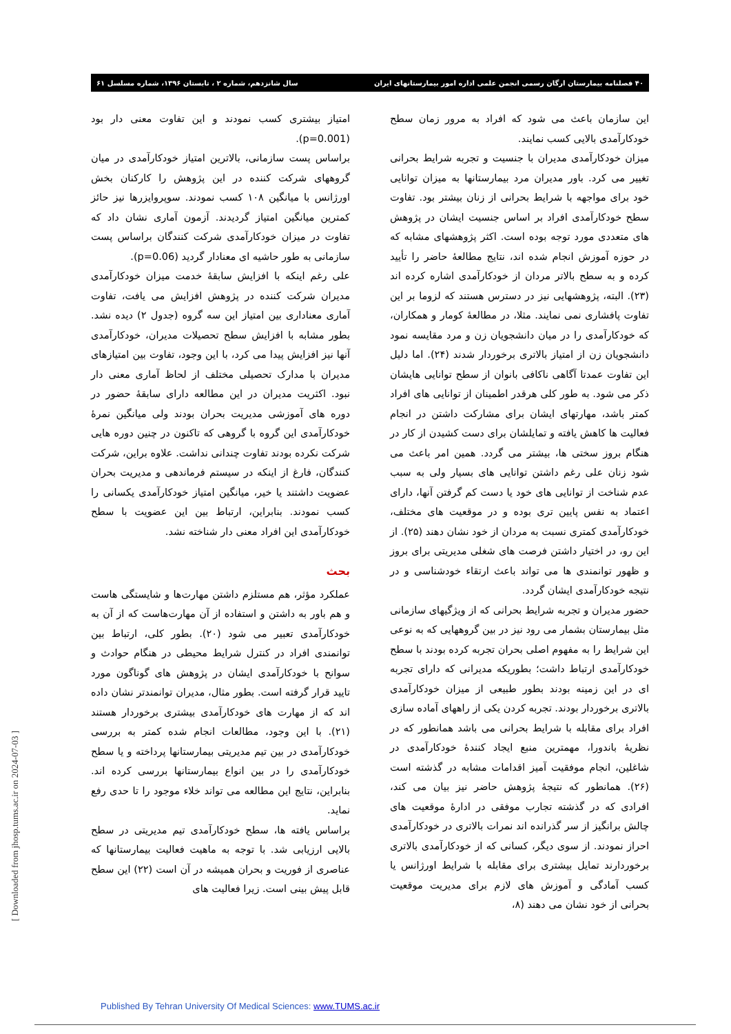۴۰ فصلنامه بیمارستان ارگان رسمی انجمن علمی اداره امور بیمارستانهای ایران سال شانزدهم، شماره ۲ ، تابستان ۱۳۹۶، شماره مسلسل ۶۱
امتیاز بیشتری کسب نمودند و این تفاوت معنی دار بود (p=0.001).
براساس پست سازمانی، بالاترین امتیاز خودکارآمدی در میان گروههای شرکت کننده در این پژوهش را کارکنان بخش اورژانس با میانگین ۱۰۸ کسب نمودند. سوپروایزرها نیز حائز کمترین میانگین امتیاز گردیدند. آزمون آماری نشان داد که تفاوت در میزان خودکارآمدی شرکت کنندگان براساس پست سازمانی به طور حاشیه ای معنادار گردید (p=0.06).
علی رغم اینکه با افزایش سابقهٔ خدمت میزان خودکارآمدی مدیران شرکت کننده در پژوهش افزایش می یافت، تفاوت آماری معناداری بین امتیاز این سه گروه (جدول ۲) دیده نشد. بطور مشابه با افزایش سطح تحصیلات مدیران، خودکارآمدی آنها نیز افزایش پیدا می کرد، با این وجود، تفاوت بین امتیازهای مدیران با مدارک تحصیلی مختلف از لحاظ آماری معنی دار نبود. اکثریت مدیران در این مطالعه دارای سابقهٔ حضور در دوره های آموزشی مدیریت بحران بودند ولی میانگین نمرهٔ خودکارآمدی این گروه با گروهی که تاکنون در چنین دوره هایی شرکت نکرده بودند تفاوت چندانی نداشت. علاوه براین، شرکت کنندگان، فارغ از اینکه در سیستم فرماندهی و مدیریت بحران عضویت داشتند یا خیر، میانگین امتیاز خودکارآمدی یکسانی را کسب نمودند. بنابراین، ارتباط بین این عضویت با سطح خودکارآمدی این افراد معنی دار شناخته نشد.
بحث
عملکرد مؤثر، هم مستلزم داشتن مهارت‌ها و شایستگی هاست و هم باور به داشتن و استفاده از آن مهارت‌هاست که از آن به خودکارآمدی تعبیر می شود (۲۰). بطور کلی، ارتباط بین توانمندی افراد در کنترل شرایط محیطی در هنگام حوادث و سوانح با خودکارآمدی ایشان در پژوهش های گوناگون مورد تایید قرار گرفته است. بطور مثال، مدیران توانمندتر نشان داده اند که از مهارت های خودکارآمدی بیشتری برخوردار هستند (۲۱). با این وجود، مطالعات انجام شده کمتر به بررسی خودکارآمدی در بین تیم مدیریتی بیمارستانها پرداخته و یا سطح خودکارآمدی را در بین انواع بیمارستانها بررسی کرده اند. بنابراین، نتایج این مطالعه می تواند خلاء موجود را تا حدی رفع نماید.
براساس یافته ها، سطح خودکارآمدی تیم مدیریتی در سطح بالایی ارزیابی شد. با توجه به ماهیت فعالیت بیمارستانها که عناصری از فوریت و بحران همیشه در آن است (۲۲) این سطح قابل پیش بینی است. زیرا فعالیت های
این سازمان باعث می شود که افراد به مرور زمان سطح خودکارآمدی بالایی کسب نمایند.
میزان خودکارآمدی مدیران با جنسیت و تجربه شرایط بحرانی تغییر می کرد. باور مدیران مرد بیمارستانها به میزان توانایی خود برای مواجهه با شرایط بحرانی از زنان بیشتر بود. تفاوت سطح خودکارآمدی افراد بر اساس جنسیت ایشان در پژوهش های متعددی مورد توجه بوده است. اکثر پژوهشهای مشابه که در حوزه آموزش انجام شده اند، نتایج مطالعهٔ حاضر را تأیید کرده و به سطح بالاتر مردان از خودکارآمدی اشاره کرده اند (۲۳). البته، پژوهشهایی نیز در دسترس هستند که لزوما بر این تفاوت پافشاری نمی نمایند. مثلا، در مطالعهٔ کومار و همکاران، که خودکارآمدی را در میان دانشجویان زن و مرد مقایسه نمود دانشجویان زن از امتیاز بالاتری برخوردار شدند (۲۴). اما دلیل این تفاوت عمدتا آگاهی ناکافی بانوان از سطح توانایی هایشان ذکر می شود. به طور کلی هرقدر اطمینان از توانایی های افراد کمتر باشد، مهارتهای ایشان برای مشارکت داشتن در انجام فعالیت ها کاهش یافته و تمایلشان برای دست کشیدن از کار در هنگام بروز سختی ها، بیشتر می گردد. همین امر باعث می شود زنان علی رغم داشتن توانایی های بسیار ولی به سبب عدم شناخت از توانایی های خود یا دست کم گرفتن آنها، دارای اعتماد به نفس پایین تری بوده و در موقعیت های مختلف، خودکارآمدی کمتری نسبت به مردان از خود نشان دهند (۲۵). از این رو، در اختیار داشتن فرصت های شغلی مدیریتی برای بروز و ظهور توانمندی ها می تواند باعث ارتقاء خودشناسی و در نتیجه خودکارآمدی ایشان گردد.
حضور مدیران و تجربه شرایط بحرانی که از ویژگیهای سازمانی مثل بیمارستان بشمار می رود نیز در بین گروههایی که به نوعی این شرایط را به مفهوم اصلی بحران تجربه کرده بودند با سطح خودکارآمدی ارتباط داشت؛ بطوریکه مدیرانی که دارای تجربه ای در این زمینه بودند بطور طبیعی از میزان خودکارآمدی بالاتری برخوردار بودند. تجربه کردن یکی از راههای آماده سازی افراد برای مقابله با شرایط بحرانی می باشد همانطور که در نظریهٔ باندورا، مهمترین منبع ایجاد کنندهٔ خودکارآمدی در شاغلین، انجام موفقیت آمیز اقدامات مشابه در گذشته است (۲۶). همانطور که نتیجهٔ پژوهش حاضر نیز بیان می کند، افرادی که در گذشته تجارب موفقی در ادارهٔ موقعیت های چالش برانگیز از سر گذرانده اند نمرات بالاتری در خودکارآمدی احراز نمودند. از سوی دیگر، کسانی که از خودکارآمدی بالاتری برخوردارند تمایل بیشتری برای مقابله با شرایط اورژانس یا کسب آمادگی و آموزش های لازم برای مدیریت موقعیت بحرانی از خود نشان می دهند (۸،
[ Downloaded from jhosp.tums.ac.ir on 2024-07-03 ]
Published By Tehran University Of Medical Sciences: www.TUMS.ac.ir